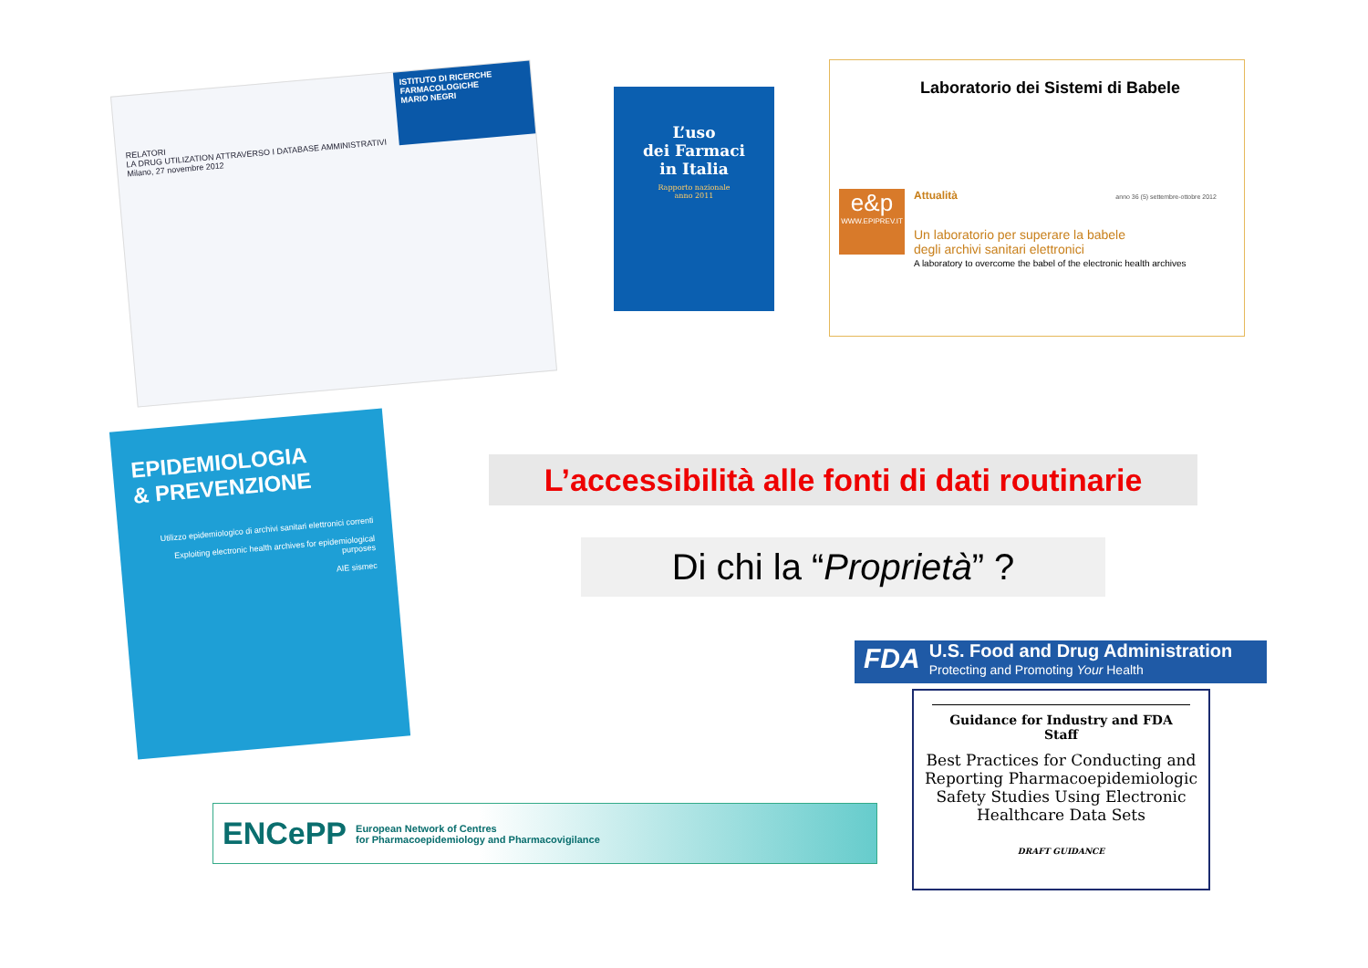ISTITUTO DI RICERCHE FARMACOLOGICHE
MARIO NEGRI
RELATORI
LA DRUG UTILIZATION ATTRAVERSO I DATABASE AMMINISTRATIVI
Milano, 27 novembre 2012
L’uso
dei Farmaci
in Italia
Rapporto nazionale
anno 2011
Laboratorio dei Sistemi di Babele
e&p
WWW.EPIPREV.IT
Attualità anno 36 (5) settembre-ottobre 2012
Un laboratorio per superare la babele
degli archivi sanitari elettronici
A laboratory to overcome the babel of the electronic health archives
EPIDEMIOLOGIA
& PREVENZIONE
Utilizzo epidemiologico di archivi sanitari elettronici correnti
Exploiting electronic health archives for epidemiological purposes
AIE sismec
L’accessibilità alle fonti di dati routinarie
Di chi la “Proprietà” ?
FDA
U.S. Food and Drug Administration
Protecting and Promoting Your Health
Guidance for Industry and FDA Staff
Best Practices for Conducting and Reporting Pharmacoepidemiologic Safety Studies Using Electronic Healthcare Data Sets
DRAFT GUIDANCE
ENCePP
European Network of Centres
for Pharmacoepidemiology and Pharmacovigilance